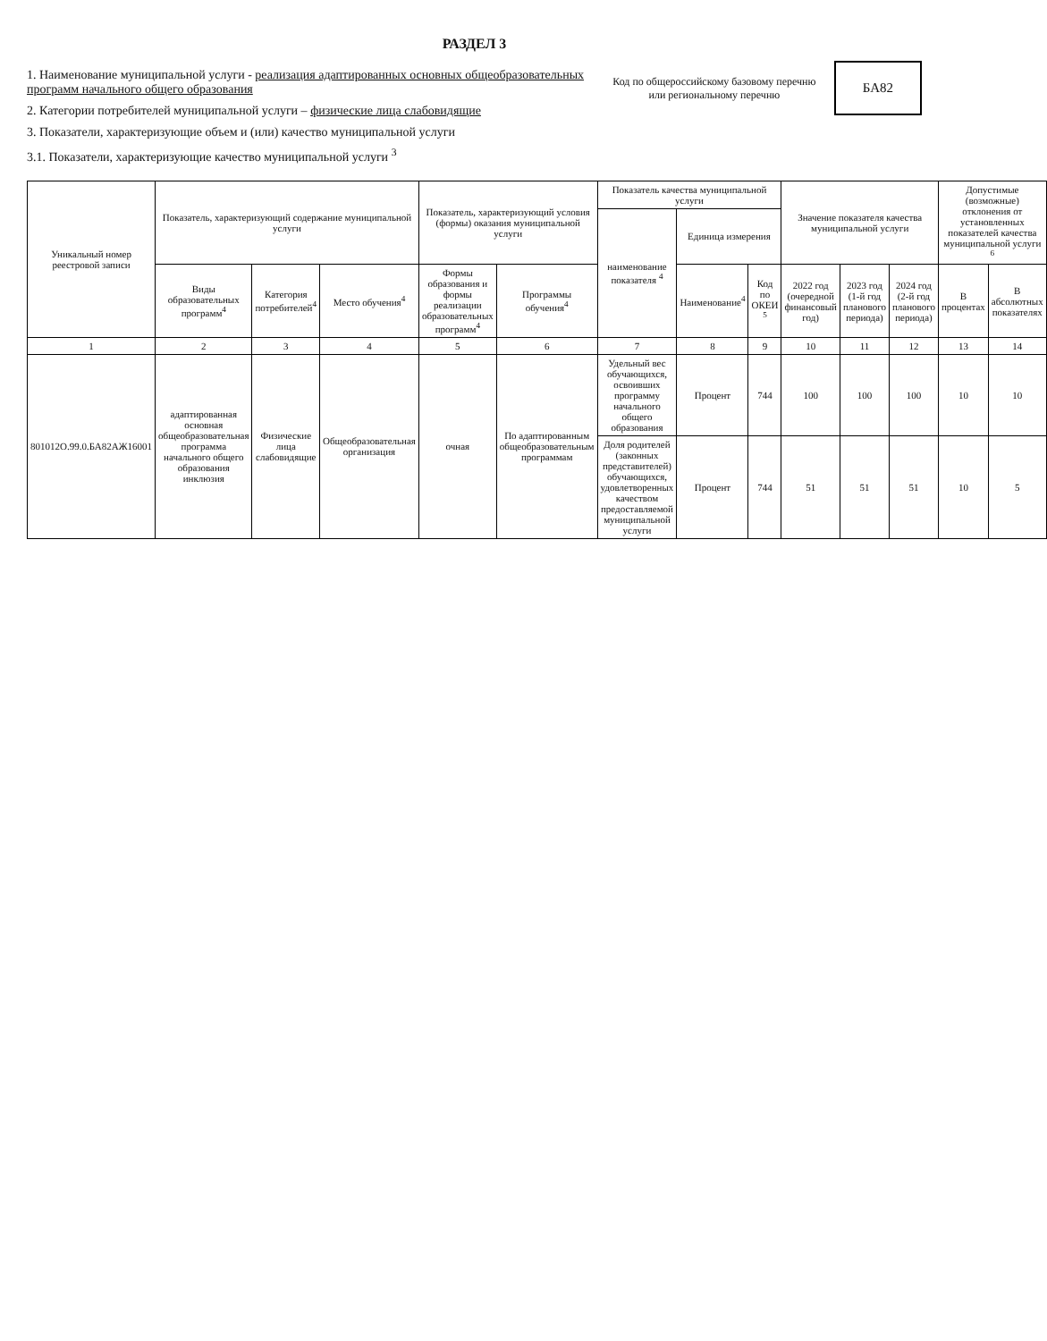РАЗДЕЛ 3
1. Наименование муниципальной услуги - реализация адаптированных основных общеобразовательных программ начального общего образования
2. Категории потребителей муниципальной услуги – физические лица слабовидящие
3. Показатели, характеризующие объем и (или) качество муниципальной услуги
3.1. Показатели, характеризующие качество муниципальной услуги <sup>3</sup>
Код по общероссийскому базовому перечню или региональному перечню
БА82
| Уникальный номер реестровой записи | Показатель, характеризующий содержание муниципальной услуги | | | Показатель, характеризующий условия (формы) оказания муниципальной услуги | | Показатель качества муниципальной услуги | | | Значение показателя качества муниципальной услуги | | | Допустимые (возможные) отклонения от установленных показателей качества муниципальной услуги <sup>6</sup> | |
| --- | --- | --- | --- | --- | --- | --- | --- | --- | --- | --- | --- | --- | --- |
| | | | | | | наименование показателя <sup>4</sup> | Единица измерения | | | | | | |
| | Виды образовательных программ<sup>4</sup> | Категория потребителей<sup>4</sup> | Место обучения<sup>4</sup> | Формы образования и формы реализации образовательных программ<sup>4</sup> | Программы обучения<sup>4</sup> | | Наименование<sup>4</sup> | Код по ОКЕИ <sup>5</sup> | 2022 год (очередной финансовый год) | 2023 год (1-й год планового периода) | 2024 год (2-й год планового периода) | В процентах | В абсолютных показателях |
| 1 | 2 | 3 | 4 | 5 | 6 | 7 | 8 | 9 | 10 | 11 | 12 | 13 | 14 |
| 801012О.99.0.БА82АЖ16001 | адаптированная основная общеобразовательная программа начального общего образования инклюзия | Физические лица слабовидящие | Общеобразовательная организация | очная | По адаптированным общеобразовательным программам | Удельный вес обучающихся, освоивших программу начального общего образования | Процент | 744 | 100 | 100 | 100 | 10 | 10 |
| | | | | | | Доля родителей (законных представителей) обучающихся, удовлетворенных качеством предоставляемой муниципальной услуги | Процент | 744 | 51 | 51 | 51 | 10 | 5 |